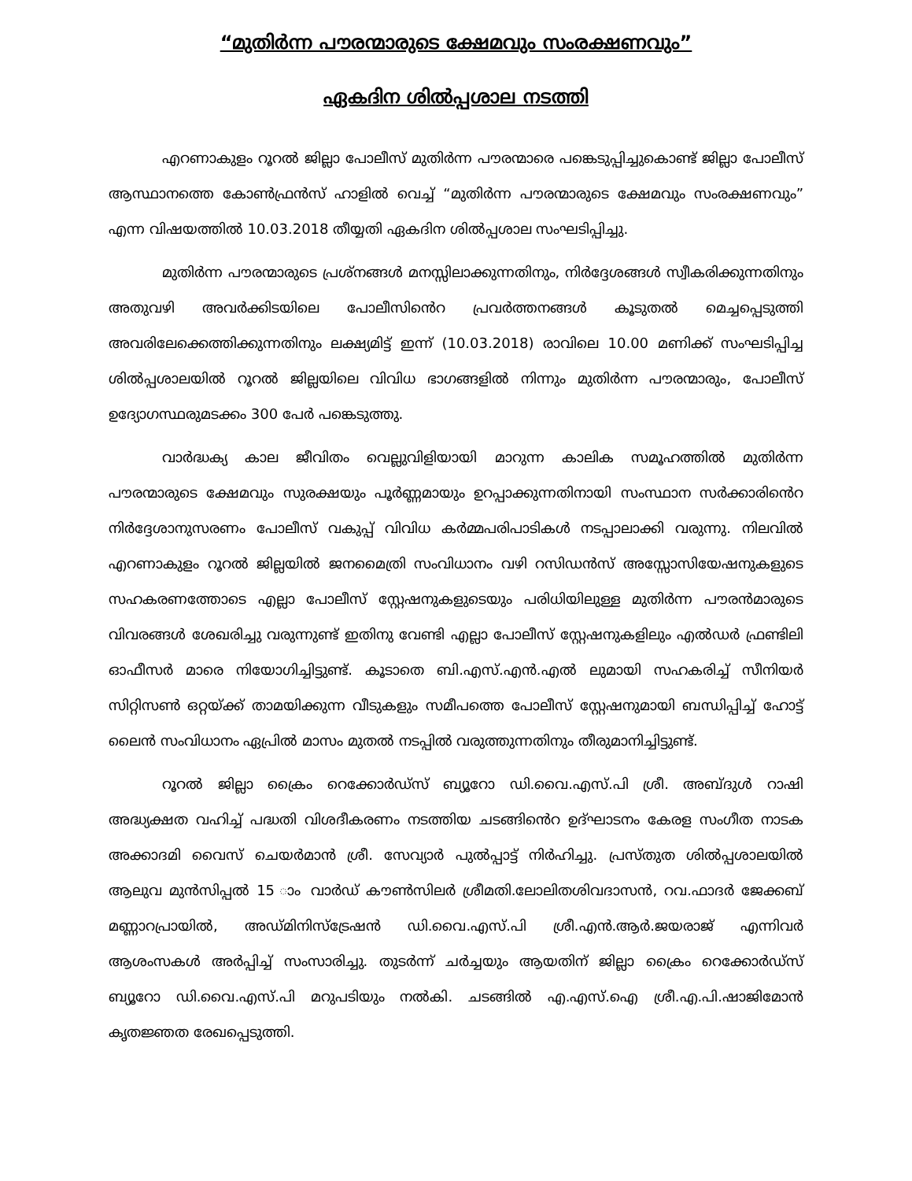“മുതിർന്ന പൗരന്മാരുടെ ക്ഷേമവും സംരക്ഷണവും”
ഏകദിന ശിൽപ്പശാല നടത്തി
എറണാകുളം റൂറൽ ജില്ലാ പോലീസ് മുതിർന്ന പൗരന്മാരെ പങ്കെടുപ്പിച്ചുകൊണ്ട് ജില്ലാ പോലീസ് ആസ്ഥാനത്തെ കോൺഫ്രൻസ് ഹാളിൽ വെച്ച് “മുതിർന്ന പൗരന്മാരുടെ ക്ഷേമവും സംരക്ഷണവും” എന്ന വിഷയത്തിൽ 10.03.2018 തീയ്യതി ഏകദിന ശിൽപ്പശാല സംഘടിപ്പിച്ചു.
മുതിർന്ന പൗരന്മാരുടെ പ്രശ്നങ്ങൾ മനസ്സിലാക്കുന്നതിനും, നിർദ്ദേശങ്ങൾ സ്വീകരിക്കുന്നതിനും അതുവഴി അവർക്കിടയിലെ പോലീസിൻെറ പ്രവർത്തനങ്ങൾ കൂടുതൽ മെച്ചപ്പെടുത്തി അവരിലേക്കെത്തിക്കുന്നതിനും ലക്ഷ്യമിട്ട് ഇന്ന് (10.03.2018) രാവിലെ 10.00 മണിക്ക് സംഘടിപ്പിച്ച ശിൽപ്പശാലയിൽ റൂറൽ ജില്ലയിലെ വിവിധ ഭാഗങ്ങളിൽ നിന്നും മുതിർന്ന പൗരന്മാരും, പോലീസ് ഉദ്യോഗസ്ഥരുമടക്കം 300 പേർ പങ്കെടുത്തു.
വാർദ്ധക്യ കാല ജീവിതം വെല്ലുവിളിയായി മാറുന്ന കാലിക സമൂഹത്തിൽ മുതിർന്ന പൗരന്മാരുടെ ക്ഷേമവും സുരക്ഷയും പൂർണ്ണമായും ഉറപ്പാക്കുന്നതിനായി സംസ്ഥാന സർക്കാരിൻെറ നിർദ്ദേശാനുസരണം പോലീസ് വകുപ്പ് വിവിധ കർമ്മപരിപാടികൾ നടപ്പാലാക്കി വരുന്നു. നിലവിൽ എറണാകുളം റൂറൽ ജില്ലയിൽ ജനമൈത്രി സംവിധാനം വഴി റസിഡൻസ് അസ്സോസിയേഷനുകളുടെ സഹകരണത്തോടെ എല്ലാ പോലീസ് സ്റ്റേഷനുകളുടെയും പരിധിയിലുള്ള മുതിർന്ന പൗരൻമാരുടെ വിവരങ്ങൾ ശേഖരിച്ചു വരുന്നുണ്ട് ഇതിനു വേണ്ടി എല്ലാ പോലീസ് സ്റ്റേഷനുകളിലും എൽഡർ ഫ്രണ്ടിലി ഓഫീസർ മാരെ നിയോഗിച്ചിട്ടുണ്ട്. കൂടാതെ ബി.എസ്.എൻ.എൽ ലുമായി സഹകരിച്ച് സീനിയർ സിറ്റിസൺ ഒറ്റയ്ക്ക് താമയിക്കുന്ന വീടുകളും സമീപത്തെ പോലീസ് സ്റ്റേഷനുമായി ബന്ധിപ്പിച്ച് ഹോട്ട് ലൈൻ സംവിധാനം ഏപ്രിൽ മാസം മുതൽ നടപ്പിൽ വരുത്തുന്നതിനും തീരുമാനിച്ചിട്ടുണ്ട്.
റൂറൽ ജില്ലാ ക്രൈം റെക്കോർഡ്സ് ബ്യൂറോ ഡി.വൈ.എസ്.പി ശ്രീ. അബ്ദുൾ റാഷി അദ്ധ്യക്ഷത വഹിച്ച് പദ്ധതി വിശദീകരണം നടത്തിയ ചടങ്ങിൻെറ ഉദ്ഘാടനം കേരള സംഗീത നാടക അക്കാദമി വൈസ് ചെയർമാൻ ശ്രീ. സേവ്യാർ പുൽപ്പാട്ട് നിർഹിച്ചു. പ്രസ്തുത ശിൽപ്പശാലയിൽ ആലുവ മുൻസിപ്പൽ 15 ാം വാർഡ് കൗൺസിലർ ശ്രീമതി.ലോലിതശിവദാസൻ, റവ.ഫാദർ ജേക്കബ് മണ്ണാറപ്രായിൽ, അഡ്മിനിസ്ട്രേഷൻ ഡി.വൈ.എസ്.പി ശ്രീ.എൻ.ആർ.ജയരാജ് എന്നിവർ ആശംസകൾ അർപ്പിച്ച് സംസാരിച്ചു. തുടർന്ന് ചർച്ചയും ആയതിന് ജില്ലാ ക്രൈം റെക്കോർഡ്സ് ബ്യൂറോ ഡി.വൈ.എസ്.പി മറുപടിയും നൽകി. ചടങ്ങിൽ എ.എസ്.ഐ ശ്രീ.എ.പി.ഷാജിമോൻ കൃതജ്ഞത രേഖപ്പെടുത്തി.